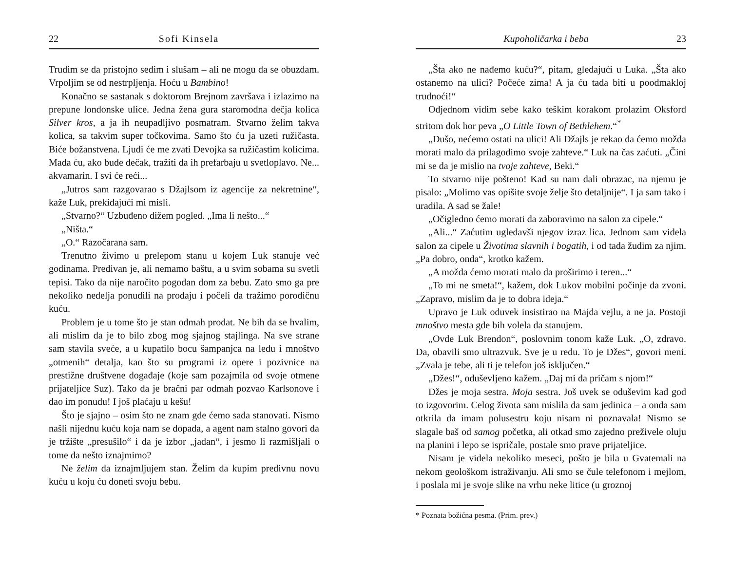22 Sofi Kinsela
Trudim se da pristojno sedim i slušam – ali ne mogu da se obuzdam. Vrpoljim se od nestrpljenja. Hoću u Bambino!
Konačno se sastanak s doktorom Brejnom završava i izlazimo na prepune londonske ulice. Jedna žena gura staromodna dečja kolica Silver kros, a ja ih neupadljivo posmatram. Stvarno želim takva kolica, sa takvim super točkovima. Samo što ću ja uzeti ružičasta. Biće božanstvena. Ljudi će me zvati Devojka sa ružičastim kolicima. Mada ću, ako bude dečak, tražiti da ih prefarbaju u svetloplavo. Ne... akvamarin. I svi će reći...
„Jutros sam razgovarao s Džajlsom iz agencije za nekretnine“, kaže Luk, prekidajući mi misli.
„Stvarno?“ Uzbuđeno dižem pogled. „Ima li nešto...“
„Ništa.“
„O.“ Razočarana sam.
Trenutno živimo u prelepom stanu u kojem Luk stanuje već godinama. Predivan je, ali nemamo baštu, a u svim sobama su svetli tepisi. Tako da nije naročito pogodan dom za bebu. Zato smo ga pre nekoliko nedelja ponudili na prodaju i počeli da tražimo porodičnu kuću.
Problem je u tome što je stan odmah prodat. Ne bih da se hvalim, ali mislim da je to bilo zbog mog sjajnog stajlinga. Na sve strane sam stavila sveće, a u kupatilo bocu šampanjca na ledu i mnoštvo „otmenih“ detalja, kao što su programi iz opere i pozivnice na prestižne društvene događaje (koje sam pozajmila od svoje otmene prijateljice Suz). Tako da je bračni par odmah pozvao Karlsonove i dao im ponudu! I još plaćaju u kešu!
Što je sjajno – osim što ne znam gde ćemo sada stanovati. Nismo našli nijednu kuću koja nam se dopada, a agent nam stalno govori da je tržište „presušilo“ i da je izbor „jadan“, i jesmo li razmišljali o tome da nešto iznajmimo?
Ne želim da iznajmljujem stan. Želim da kupim predivnu novu kuću u koju ću doneti svoju bebu.
Kupoholičarka i beba 23
„Šta ako ne nađemo kuću?“, pitam, gledajući u Luka. „Šta ako ostanemo na ulici? Počeće zima! A ja ću tada biti u poodmakloj trudnoći!“
Odjednom vidim sebe kako teškim korakom prolazim Oksford stritom dok hor peva „O Little Town of Bethlehem.“<sup>*</sup>
„Dušo, nećemo ostati na ulici! Ali Džajls je rekao da ćemo možda morati malo da prilagodimo svoje zahteve.“ Luk na čas zaćuti. „Čini mi se da je mislio na tvoje zahteve, Beki.“
To stvarno nije pošteno! Kad su nam dali obrazac, na njemu je pisalo: „Molimo vas opišite svoje želje što detaljnije“. I ja sam tako i uradila. A sad se žale!
„Očigledno ćemo morati da zaboravimo na salon za cipele.“
„Ali...“ Zaćutim ugledavši njegov izraz lica. Jednom sam videla salon za cipele u Životima slavnih i bogatih, i od tada žudim za njim. „Pa dobro, onda“, krotko kažem.
„A možda ćemo morati malo da proširimo i teren...“
„To mi ne smeta!“, kažem, dok Lukov mobilni počinje da zvoni. „Zapravo, mislim da je to dobra ideja.“
Upravo je Luk oduvek insistirao na Majda vejlu, a ne ja. Postoji mnoštvo mesta gde bih volela da stanujem.
„Ovde Luk Brendon“, poslovnim tonom kaže Luk. „O, zdravo. Da, obavili smo ultrazvuk. Sve je u redu. To je Džes“, govori meni. „Zvala je tebe, ali ti je telefon još isključen.“
„Džes!“, oduševljeno kažem. „Daj mi da pričam s njom!“
Džes je moja sestra. Moja sestra. Još uvek se oduševim kad god to izgovorim. Celog života sam mislila da sam jedinica – a onda sam otkrila da imam polusestru koju nisam ni poznavala! Nismo se slagale baš od samog početka, ali otkad smo zajedno preživele oluju na planini i lepo se ispričale, postale smo prave prijateljice.
Nisam je videla nekoliko meseci, pošto je bila u Gvatemali na nekom geološkom istraživanju. Ali smo se čule telefonom i mejlom, i poslala mi je svoje slike na vrhu neke litice (u groznoj
* Poznata božićna pesma. (Prim. prev.)